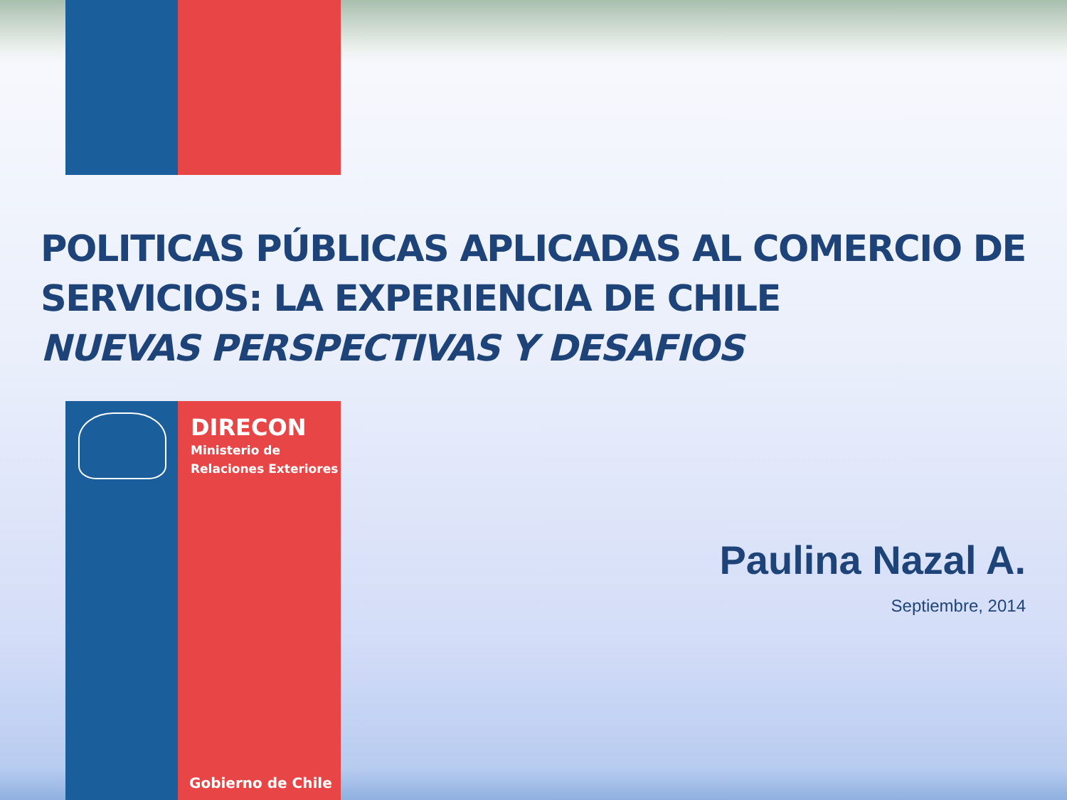POLITICAS PÚBLICAS APLICADAS AL COMERCIO DE
SERVICIOS: LA EXPERIENCIA DE CHILE
NUEVAS PERSPECTIVAS Y DESAFIOS
DIRECON
Ministerio de
Relaciones Exteriores
Gobierno de Chile
Paulina Nazal A.
Septiembre, 2014